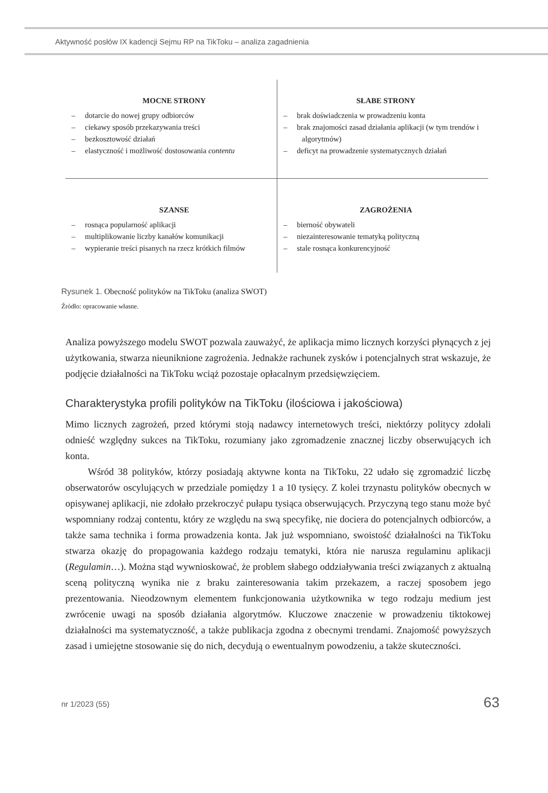Aktywność posłów IX kadencji Sejmu RP na TikToku – analiza zagadnienia
MOCNE STRONY
– dotarcie do nowej grupy odbiorców
– ciekawy sposób przekazywania treści
– bezkosztowość działań
– elastyczność i możliwość dostosowania contentu
SŁABE STRONY
– brak doświadczenia w prowadzeniu konta
– brak znajomości zasad działania aplikacji (w tym trendów i algorytmów)
– deficyt na prowadzenie systematycznych działań
SZANSE
– rosnąca popularność aplikacji
– multiplikowanie liczby kanałów komunikacji
– wypieranie treści pisanych na rzecz krótkich filmów
ZAGROŻENIA
– bierność obywateli
– niezainteresowanie tematyką polityczną
– stale rosnąca konkurencyjność
Rysunek 1. Obecność polityków na TikToku (analiza SWOT)
Źródło: opracowanie własne.
Analiza powyższego modelu SWOT pozwala zauważyć, że aplikacja mimo licznych korzyści płynących z jej użytkowania, stwarza nieuniknione zagrożenia. Jednakże rachunek zysków i potencjalnych strat wskazuje, że podjęcie działalności na TikToku wciąż pozostaje opłacalnym przedsięwzięciem.
Charakterystyka profili polityków na TikToku (ilościowa i jakościowa)
Mimo licznych zagrożeń, przed którymi stoją nadawcy internetowych treści, niektórzy politycy zdołali odnieść względny sukces na TikToku, rozumiany jako zgromadzenie znacznej liczby obserwujących ich konta.
Wśród 38 polityków, którzy posiadają aktywne konta na TikToku, 22 udało się zgromadzić liczbę obserwatorów oscylujących w przedziale pomiędzy 1 a 10 tysięcy. Z kolei trzynastu polityków obecnych w opisywanej aplikacji, nie zdołało przekroczyć pułapu tysiąca obserwujących. Przyczyną tego stanu może być wspomniany rodzaj contentu, który ze względu na swą specyfikę, nie dociera do potencjalnych odbiorców, a także sama technika i forma prowadzenia konta. Jak już wspomniano, swoistość działalności na TikToku stwarza okazję do propagowania każdego rodzaju tematyki, która nie narusza regulaminu aplikacji (Regulamin…). Można stąd wywnioskować, że problem słabego oddziaływania treści związanych z aktualną sceną polityczną wynika nie z braku zainteresowania takim przekazem, a raczej sposobem jego prezentowania. Nieodzownym elementem funkcjonowania użytkownika w tego rodzaju medium jest zwrócenie uwagi na sposób działania algorytmów. Kluczowe znaczenie w prowadzeniu tiktokowej działalności ma systematyczność, a także publikacja zgodna z obecnymi trendami. Znajomość powyższych zasad i umiejętne stosowanie się do nich, decydują o ewentualnym powodzeniu, a także skuteczności.
nr 1/2023 (55) 63